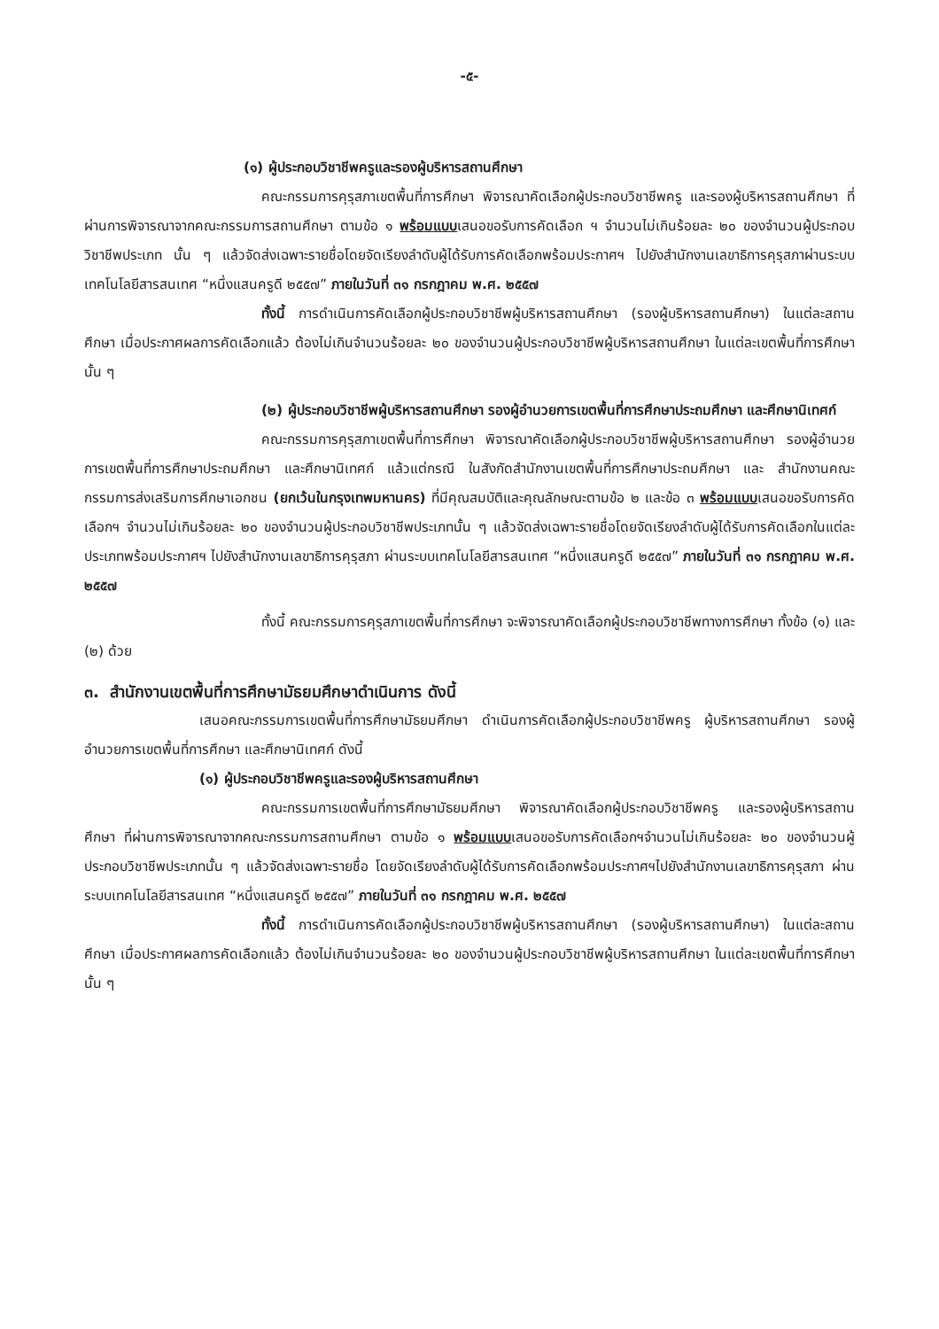-๕-
(๑) ผู้ประกอบวิชาชีพครูและรองผู้บริหารสถานศึกษา
คณะกรรมการคุรุสภาเขตพื้นที่การศึกษา พิจารณาคัดเลือกผู้ประกอบวิชาชีพครู และรองผู้บริหารสถานศึกษา ที่ผ่านการพิจารณาจากคณะกรรมการสถานศึกษา ตามข้อ ๑ พร้อมแบบเสนอขอรับการคัดเลือก ฯ จำนวนไม่เกินร้อยละ ๒๐ ของจำนวนผู้ประกอบวิชาชีพประเภท นั้น ๆ แล้วจัดส่งเฉพาะรายชื่อโดยจัดเรียงลำดับผู้ได้รับการคัดเลือกพร้อมประกาศฯ ไปยังสำนักงานเลขาธิการคุรุสภาผ่านระบบเทคโนโลยีสารสนเทศ “หนึ่งแสนครูดี ๒๕๕๗” ภายในวันที่ ๓๑ กรกฎาคม พ.ศ. ๒๕๕๗
ทั้งนี้ การดำเนินการคัดเลือกผู้ประกอบวิชาชีพผู้บริหารสถานศึกษา (รองผู้บริหารสถานศึกษา) ในแต่ละสถานศึกษา เมื่อประกาศผลการคัดเลือกแล้ว ต้องไม่เกินจำนวนร้อยละ ๒๐ ของจำนวนผู้ประกอบวิชาชีพผู้บริหารสถานศึกษา ในแต่ละเขตพื้นที่การศึกษานั้น ๆ
(๒) ผู้ประกอบวิชาชีพผู้บริหารสถานศึกษา รองผู้อำนวยการเขตพื้นที่การศึกษาประถมศึกษา และศึกษานิเทศก์
คณะกรรมการคุรุสภาเขตพื้นที่การศึกษา พิจารณาคัดเลือกผู้ประกอบวิชาชีพผู้บริหารสถานศึกษา รองผู้อำนวยการเขตพื้นที่การศึกษาประถมศึกษา และศึกษานิเทศก์ แล้วแต่กรณี ในสังกัดสำนักงานเขตพื้นที่การศึกษาประถมศึกษา และ สำนักงานคณะกรรมการส่งเสริมการศึกษาเอกชน (ยกเว้นในกรุงเทพมหานคร) ที่มีคุณสมบัติและคุณลักษณะตามข้อ ๒ และข้อ ๓ พร้อมแบบเสนอขอรับการคัดเลือกฯ จำนวนไม่เกินร้อยละ ๒๐ ของจำนวนผู้ประกอบวิชาชีพประเภทนั้น ๆ แล้วจัดส่งเฉพาะรายชื่อโดยจัดเรียงลำดับผู้ได้รับการคัดเลือกในแต่ละประเภทพร้อมประกาศฯ ไปยังสำนักงานเลขาธิการคุรุสภา ผ่านระบบเทคโนโลยีสารสนเทศ “หนึ่งแสนครูดี ๒๕๕๗” ภายในวันที่ ๓๑ กรกฎาคม พ.ศ. ๒๕๕๗
ทั้งนี้ คณะกรรมการคุรุสภาเขตพื้นที่การศึกษา จะพิจารณาคัดเลือกผู้ประกอบวิชาชีพทางการศึกษา ทั้งข้อ (๑) และ (๒) ด้วย
๓. สำนักงานเขตพื้นที่การศึกษามัธยมศึกษาดำเนินการ ดังนี้
เสนอคณะกรรมการเขตพื้นที่การศึกษามัธยมศึกษา ดำเนินการคัดเลือกผู้ประกอบวิชาชีพครู ผู้บริหารสถานศึกษา รองผู้อำนวยการเขตพื้นที่การศึกษา และศึกษานิเทศก์ ดังนี้
(๑) ผู้ประกอบวิชาชีพครูและรองผู้บริหารสถานศึกษา
คณะกรรมการเขตพื้นที่การศึกษามัธยมศึกษา พิจารณาคัดเลือกผู้ประกอบวิชาชีพครู และรองผู้บริหารสถานศึกษา ที่ผ่านการพิจารณาจากคณะกรรมการสถานศึกษา ตามข้อ ๑ พร้อมแบบเสนอขอรับการคัดเลือกฯจำนวนไม่เกินร้อยละ ๒๐ ของจำนวนผู้ประกอบวิชาชีพประเภทนั้น ๆ แล้วจัดส่งเฉพาะรายชื่อ โดยจัดเรียงลำดับผู้ได้รับการคัดเลือกพร้อมประกาศฯไปยังสำนักงานเลขาธิการคุรุสภา ผ่านระบบเทคโนโลยีสารสนเทศ “หนึ่งแสนครูดี ๒๕๕๗” ภายในวันที่ ๓๑ กรกฎาคม พ.ศ. ๒๕๕๗
ทั้งนี้ การดำเนินการคัดเลือกผู้ประกอบวิชาชีพผู้บริหารสถานศึกษา (รองผู้บริหารสถานศึกษา) ในแต่ละสถานศึกษา เมื่อประกาศผลการคัดเลือกแล้ว ต้องไม่เกินจำนวนร้อยละ ๒๐ ของจำนวนผู้ประกอบวิชาชีพผู้บริหารสถานศึกษา ในแต่ละเขตพื้นที่การศึกษา นั้น ๆ